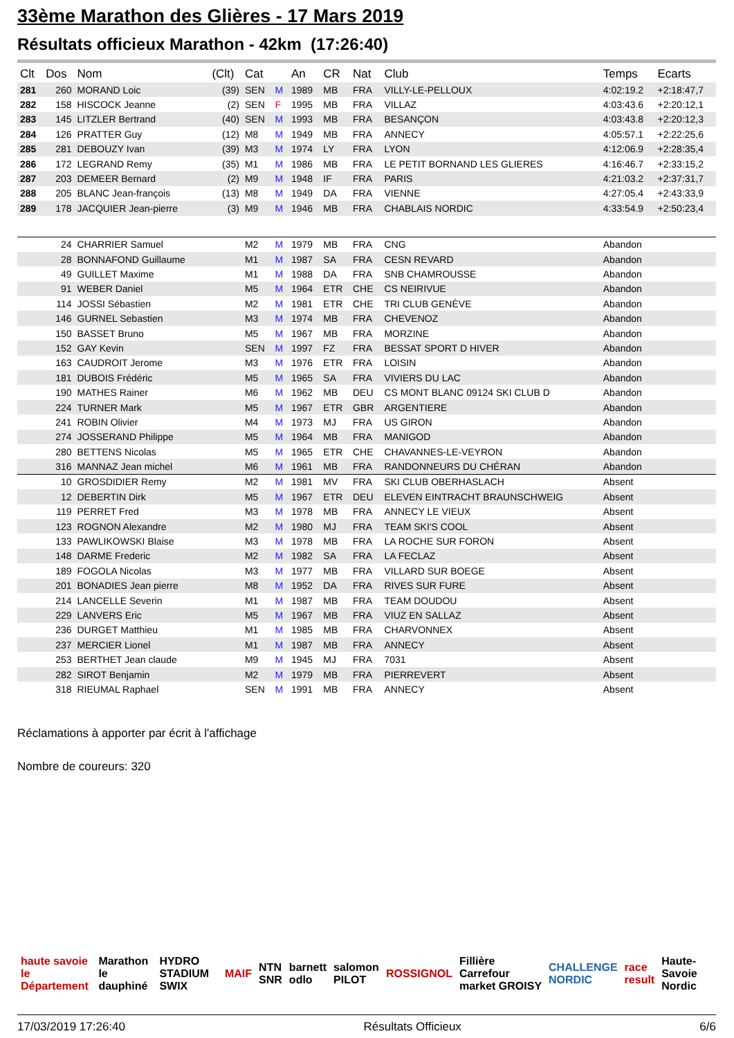33ème Marathon des Glières - 17 Mars 2019
Résultats officieux Marathon - 42km (17:26:40)
| Clt | Dos | Nom | (Clt) | Cat | | An | CR | Nat | Club | Temps | Ecarts |
| --- | --- | --- | --- | --- | --- | --- | --- | --- | --- | --- | --- |
| 281 | 260 | MORAND Loic | (39) | SEN | M | 1989 | MB | FRA | VILLY-LE-PELLOUX | 4:02:19.2 | +2:18:47,7 |
| 282 | 158 | HISCOCK Jeanne | (2) | SEN | F | 1995 | MB | FRA | VILLAZ | 4:03:43.6 | +2:20:12,1 |
| 283 | 145 | LITZLER Bertrand | (40) | SEN | M | 1993 | MB | FRA | BESANÇON | 4:03:43.8 | +2:20:12,3 |
| 284 | 126 | PRATTER Guy | (12) | M8 | M | 1949 | MB | FRA | ANNECY | 4:05:57.1 | +2:22:25,6 |
| 285 | 281 | DEBOUZY Ivan | (39) | M3 | M | 1974 | LY | FRA | LYON | 4:12:06.9 | +2:28:35,4 |
| 286 | 172 | LEGRAND Remy | (35) | M1 | M | 1986 | MB | FRA | LE PETIT BORNAND LES GLIERES | 4:16:46.7 | +2:33:15,2 |
| 287 | 203 | DEMEER Bernard | (2) | M9 | M | 1948 | IF | FRA | PARIS | 4:21:03.2 | +2:37:31,7 |
| 288 | 205 | BLANC Jean-françois | (13) | M8 | M | 1949 | DA | FRA | VIENNE | 4:27:05.4 | +2:43:33,9 |
| 289 | 178 | JACQUIER Jean-pierre | (3) | M9 | M | 1946 | MB | FRA | CHABLAIS NORDIC | 4:33:54.9 | +2:50:23,4 |
| | 24 | CHARRIER Samuel | | M2 | M | 1979 | MB | FRA | CNG | Abandon | |
| | 28 | BONNAFOND Guillaume | | M1 | M | 1987 | SA | FRA | CESN REVARD | Abandon | |
| | 49 | GUILLET Maxime | | M1 | M | 1988 | DA | FRA | SNB CHAMROUSSE | Abandon | |
| | 91 | WEBER Daniel | | M5 | M | 1964 | ETR | CHE | CS NEIRIVUE | Abandon | |
| | 114 | JOSSI Sébastien | | M2 | M | 1981 | ETR | CHE | TRI CLUB GENÈVE | Abandon | |
| | 146 | GURNEL Sebastien | | M3 | M | 1974 | MB | FRA | CHEVENOZ | Abandon | |
| | 150 | BASSET Bruno | | M5 | M | 1967 | MB | FRA | MORZINE | Abandon | |
| | 152 | GAY Kevin | | SEN | M | 1997 | FZ | FRA | BESSAT SPORT D HIVER | Abandon | |
| | 163 | CAUDROIT Jerome | | M3 | M | 1976 | ETR | FRA | LOISIN | Abandon | |
| | 181 | DUBOIS Frédéric | | M5 | M | 1965 | SA | FRA | VIVIERS DU LAC | Abandon | |
| | 190 | MATHES Rainer | | M6 | M | 1962 | MB | DEU | CS MONT BLANC 09124 SKI CLUB D | Abandon | |
| | 224 | TURNER Mark | | M5 | M | 1967 | ETR | GBR | ARGENTIERE | Abandon | |
| | 241 | ROBIN Olivier | | M4 | M | 1973 | MJ | FRA | US GIRON | Abandon | |
| | 274 | JOSSERAND Philippe | | M5 | M | 1964 | MB | FRA | MANIGOD | Abandon | |
| | 280 | BETTENS Nicolas | | M5 | M | 1965 | ETR | CHE | CHAVANNES-LE-VEYRON | Abandon | |
| | 316 | MANNAZ Jean michel | | M6 | M | 1961 | MB | FRA | RANDONNEURS DU CHÉRAN | Abandon | |
| | 10 | GROSDIDIER Remy | | M2 | M | 1981 | MV | FRA | SKI CLUB OBERHASLACH | Absent | |
| | 12 | DEBERTIN Dirk | | M5 | M | 1967 | ETR | DEU | ELEVEN EINTRACHT BRAUNSCHWEIG | Absent | |
| | 119 | PERRET Fred | | M3 | M | 1978 | MB | FRA | ANNECY LE VIEUX | Absent | |
| | 123 | ROGNON Alexandre | | M2 | M | 1980 | MJ | FRA | TEAM SKI'S COOL | Absent | |
| | 133 | PAWLIKOWSKI Blaise | | M3 | M | 1978 | MB | FRA | LA ROCHE SUR FORON | Absent | |
| | 148 | DARME Frederic | | M2 | M | 1982 | SA | FRA | LA FECLAZ | Absent | |
| | 189 | FOGOLA Nicolas | | M3 | M | 1977 | MB | FRA | VILLARD SUR BOEGE | Absent | |
| | 201 | BONADIES Jean pierre | | M8 | M | 1952 | DA | FRA | RIVES SUR FURE | Absent | |
| | 214 | LANCELLE Severin | | M1 | M | 1987 | MB | FRA | TEAM DOUDOU | Absent | |
| | 229 | LANVERS Eric | | M5 | M | 1967 | MB | FRA | VIUZ EN SALLAZ | Absent | |
| | 236 | DURGET Matthieu | | M1 | M | 1985 | MB | FRA | CHARVONNEX | Absent | |
| | 237 | MERCIER Lionel | | M1 | M | 1987 | MB | FRA | ANNECY | Absent | |
| | 253 | BERTHET Jean claude | | M9 | M | 1945 | MJ | FRA | 7031 | Absent | |
| | 282 | SIROT Benjamin | | M2 | M | 1979 | MB | FRA | PIERREVERT | Absent | |
| | 318 | RIEUMAL Raphael | | SEN | M | 1991 | MB | FRA | ANNECY | Absent | |
Réclamations à apporter par écrit à l'affichage
Nombre de coureurs: 320
haute savoie le Département Marathon le dauphiné HYDRO STADIUM SWIX MAIF NTN SNR barnett odlo salomon PILOT ROSSIGNOL Fillière Carrefour market GROISY CHALLENGE NORDIC race result Haute-Savoie Nordic
17/03/2019 17:26:40 Résultats Officieux 6/6